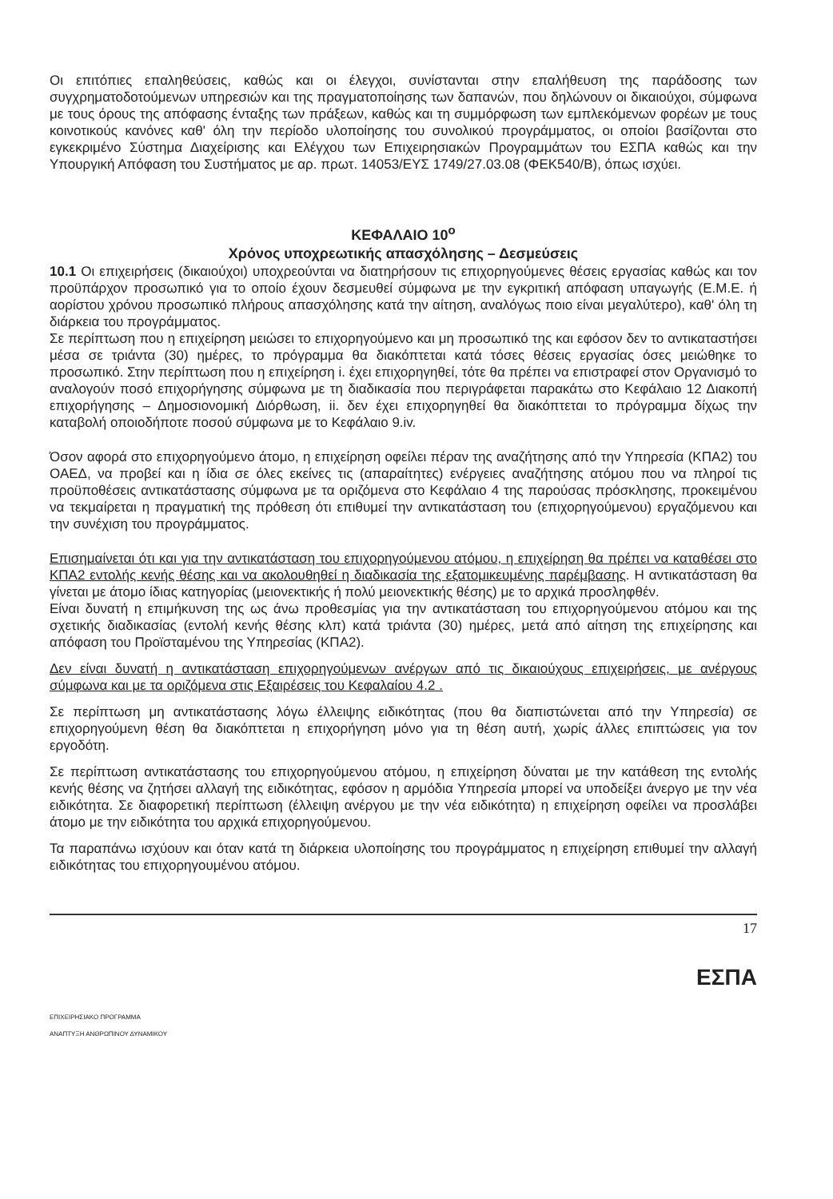Οι επιτόπιες επαληθεύσεις, καθώς και οι έλεγχοι, συνίστανται στην επαλήθευση της παράδοσης των συγχρηματοδοτούμενων υπηρεσιών και της πραγματοποίησης των δαπανών, που δηλώνουν οι δικαιούχοι, σύμφωνα με τους όρους της απόφασης ένταξης των πράξεων, καθώς και τη συμμόρφωση των εμπλεκόμενων φορέων με τους κοινοτικούς κανόνες καθ' όλη την περίοδο υλοποίησης του συνολικού προγράμματος, οι οποίοι βασίζονται στο εγκεκριμένο Σύστημα Διαχείρισης και Ελέγχου των Επιχειρησιακών Προγραμμάτων του ΕΣΠΑ καθώς και την Υπουργική Απόφαση του Συστήματος με αρ. πρωτ. 14053/ΕΥΣ 1749/27.03.08 (ΦΕΚ540/Β), όπως ισχύει.
ΚΕΦΑΛΑΙΟ 10<sup>ο</sup>
Χρόνος υποχρεωτικής απασχόλησης – Δεσμεύσεις
10.1 Οι επιχειρήσεις (δικαιούχοι) υποχρεούνται να διατηρήσουν τις επιχορηγούμενες θέσεις εργασίας καθώς και τον προϋπάρχον προσωπικό για το οποίο έχουν δεσμευθεί σύμφωνα με την εγκριτική απόφαση υπαγωγής (Ε.Μ.Ε. ή αορίστου χρόνου προσωπικό πλήρους απασχόλησης κατά την αίτηση, αναλόγως ποιο είναι μεγαλύτερο), καθ' όλη τη διάρκεια του προγράμματος.
Σε περίπτωση που η επιχείρηση μειώσει το επιχορηγούμενο και μη προσωπικό της και εφόσον δεν το αντικαταστήσει μέσα σε τριάντα (30) ημέρες, το πρόγραμμα θα διακόπτεται κατά τόσες θέσεις εργασίας όσες μειώθηκε το προσωπικό. Στην περίπτωση που η επιχείρηση i. έχει επιχορηγηθεί, τότε θα πρέπει να επιστραφεί στον Οργανισμό το αναλογούν ποσό επιχορήγησης σύμφωνα με τη διαδικασία που περιγράφεται παρακάτω στο Κεφάλαιο 12 Διακοπή επιχορήγησης – Δημοσιονομική Διόρθωση, ii. δεν έχει επιχορηγηθεί θα διακόπτεται το πρόγραμμα δίχως την καταβολή οποιοδήποτε ποσού σύμφωνα με το Κεφάλαιο 9.iv.
Όσον αφορά στο επιχορηγούμενο άτομο, η επιχείρηση οφείλει πέραν της αναζήτησης από την Υπηρεσία (ΚΠΑ2) του ΟΑΕΔ, να προβεί και η ίδια σε όλες εκείνες τις (απαραίτητες) ενέργειες αναζήτησης ατόμου που να πληροί τις προϋποθέσεις αντικατάστασης σύμφωνα με τα οριζόμενα στο Κεφάλαιο 4 της παρούσας πρόσκλησης, προκειμένου να τεκμαίρεται η πραγματική της πρόθεση ότι επιθυμεί την αντικατάσταση του (επιχορηγούμενου) εργαζόμενου και την συνέχιση του προγράμματος.
Επισημαίνεται ότι και για την αντικατάσταση του επιχορηγούμενου ατόμου, η επιχείρηση θα πρέπει να καταθέσει στο ΚΠΑ2 εντολής κενής θέσης και να ακολουθηθεί η διαδικασία της εξατομικευμένης παρέμβασης. Η αντικατάσταση θα γίνεται με άτομο ίδιας κατηγορίας (μειονεκτικής ή πολύ μειονεκτικής θέσης) με το αρχικά προσληφθέν.
Είναι δυνατή η επιμήκυνση της ως άνω προθεσμίας για την αντικατάσταση του επιχορηγούμενου ατόμου και της σχετικής διαδικασίας (εντολή κενής θέσης κλπ) κατά τριάντα (30) ημέρες, μετά από αίτηση της επιχείρησης και απόφαση του Προϊσταμένου της Υπηρεσίας (ΚΠΑ2).
Δεν είναι δυνατή η αντικατάσταση επιχορηγούμενων ανέργων από τις δικαιούχους επιχειρήσεις, με ανέργους σύμφωνα και με τα οριζόμενα στις Εξαιρέσεις του Κεφαλαίου 4.2 .
Σε περίπτωση μη αντικατάστασης λόγω έλλειψης ειδικότητας (που θα διαπιστώνεται από την Υπηρεσία) σε επιχορηγούμενη θέση θα διακόπτεται η επιχορήγηση μόνο για τη θέση αυτή, χωρίς άλλες επιπτώσεις για τον εργοδότη.
Σε περίπτωση αντικατάστασης του επιχορηγούμενου ατόμου, η επιχείρηση δύναται με την κατάθεση της εντολής κενής θέσης να ζητήσει αλλαγή της ειδικότητας, εφόσον η αρμόδια Υπηρεσία μπορεί να υποδείξει άνεργο με την νέα ειδικότητα. Σε διαφορετική περίπτωση (έλλειψη ανέργου με την νέα ειδικότητα) η επιχείρηση οφείλει να προσλάβει άτομο με την ειδικότητα του αρχικά επιχορηγούμενου.
Τα παραπάνω ισχύουν και όταν κατά τη διάρκεια υλοποίησης του προγράμματος η επιχείρηση επιθυμεί την αλλαγή ειδικότητας του επιχορηγουμένου ατόμου.
17
ΕΠΙΧΕΙΡΗΣΙΑΚΟ ΠΡΟΓΡΑΜΜΑ
ΑΝΑΠΤΥΞΗ ΑΝΘΡΩΠΙΝΟΥ ΔΥΝΑΜΙΚΟΥ
ΕΣΠΑ